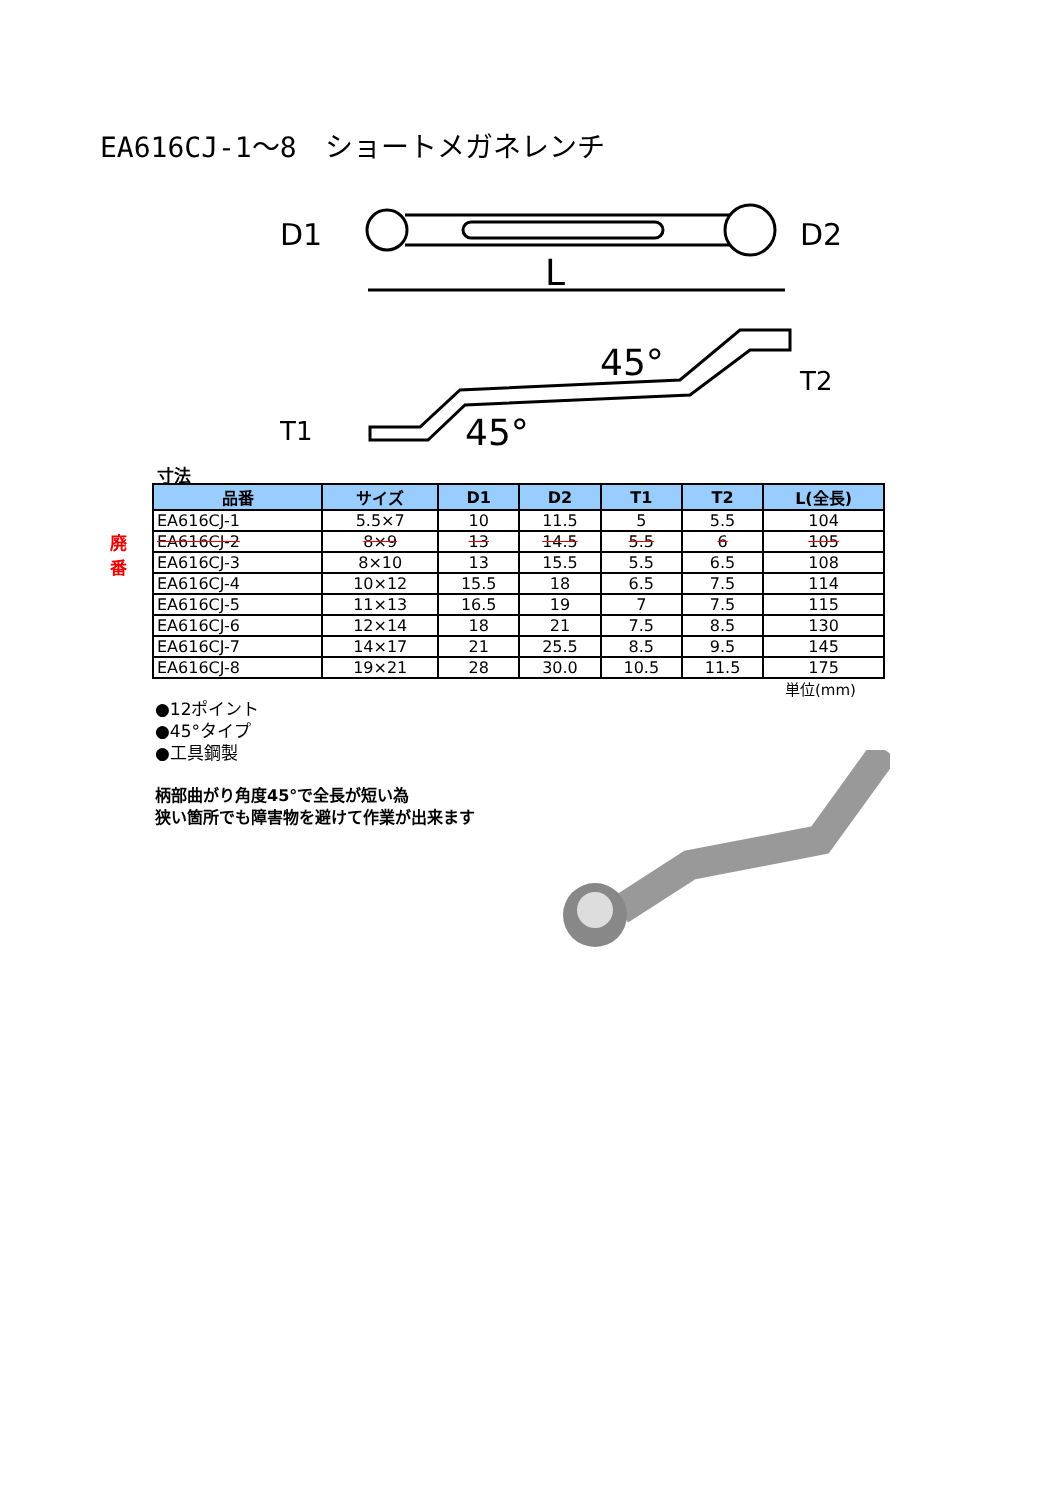EA616CJ-1～8　ショートメガネレンチ
D1
D2
L
45°
45°
T1
T2
寸法
廃番
| 品番 | サイズ | D1 | D2 | T1 | T2 | L(全長) |
| --- | --- | --- | --- | --- | --- | --- |
| EA616CJ-1 | 5.5×7 | 10 | 11.5 | 5 | 5.5 | 104 |
| EA616CJ-2 | 8×9 | 13 | 14.5 | 5.5 | 6 | 105 |
| EA616CJ-3 | 8×10 | 13 | 15.5 | 5.5 | 6.5 | 108 |
| EA616CJ-4 | 10×12 | 15.5 | 18 | 6.5 | 7.5 | 114 |
| EA616CJ-5 | 11×13 | 16.5 | 19 | 7 | 7.5 | 115 |
| EA616CJ-6 | 12×14 | 18 | 21 | 7.5 | 8.5 | 130 |
| EA616CJ-7 | 14×17 | 21 | 25.5 | 8.5 | 9.5 | 145 |
| EA616CJ-8 | 19×21 | 28 | 30.0 | 10.5 | 11.5 | 175 |
単位(mm)
●12ポイント
●45°タイプ
●工具鋼製
柄部曲がり角度45°で全長が短い為
狭い箇所でも障害物を避けて作業が出来ます